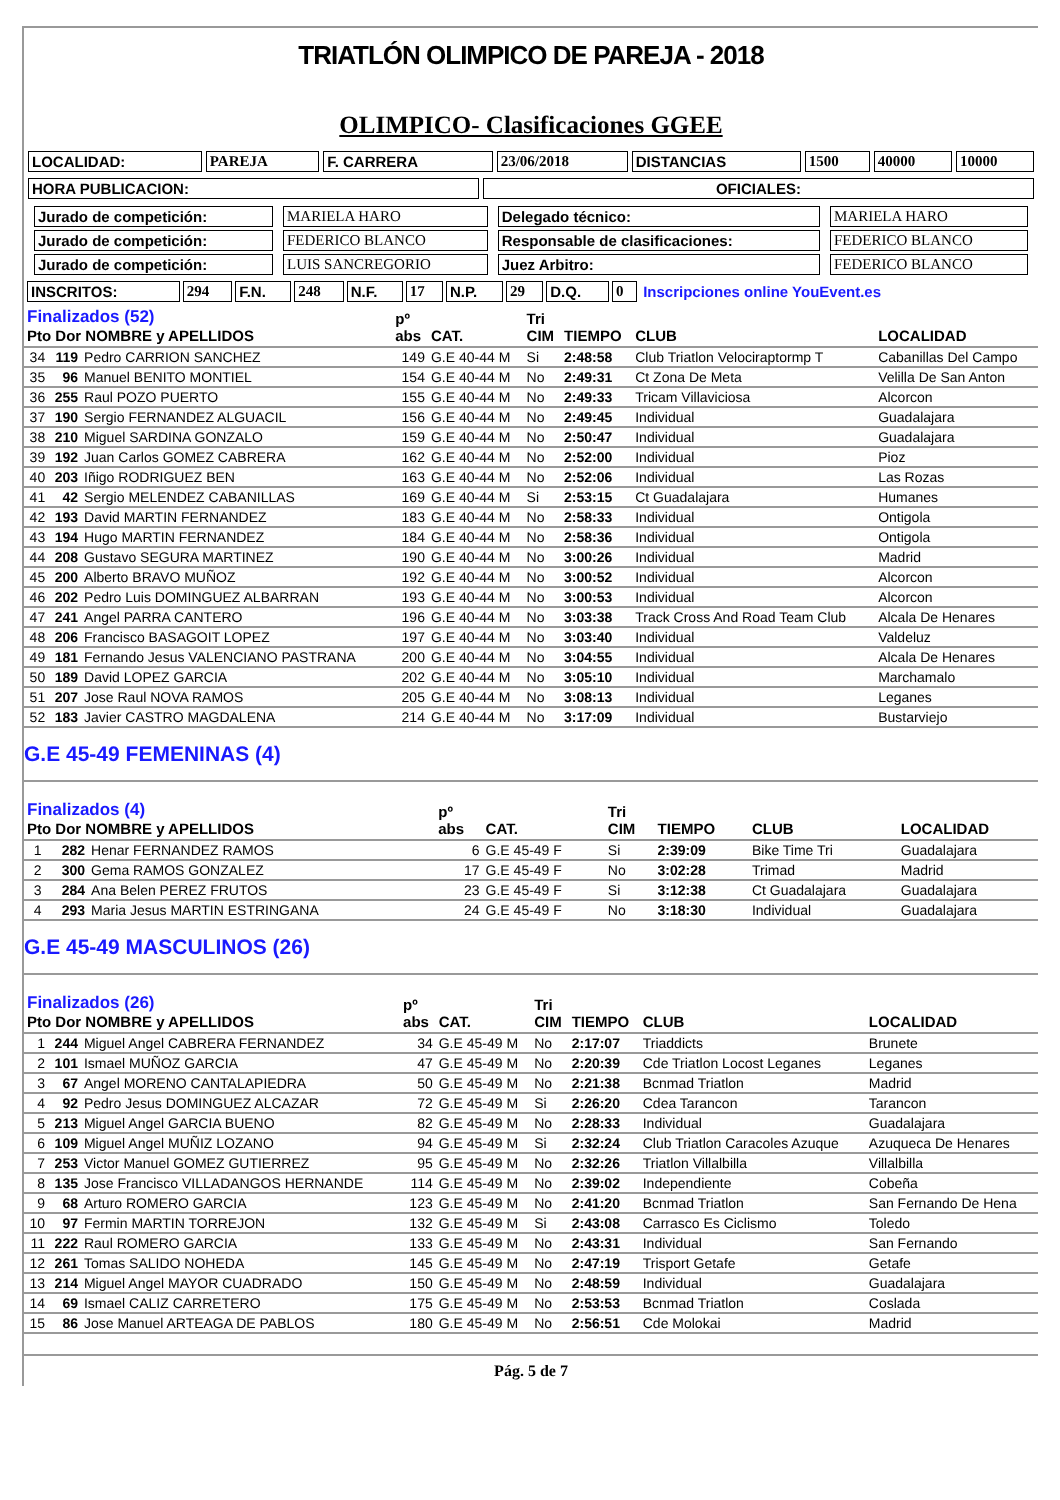TRIATLÓN OLIMPICO DE PAREJA - 2018
OLIMPICO- Clasificaciones GGEE
| LOCALIDAD: | PAREJA | F. CARRERA | 23/06/2018 | DISTANCIAS | 1500 | 40000 | 10000 |
| HORA PUBLICACION: | OFICIALES: |
| Jurado de competición: | MARIELA HARO | Delegado técnico: | MARIELA HARO |
| Jurado de competición: | FEDERICO BLANCO | Responsable de clasificaciones: | FEDERICO BLANCO |
| Jurado de competición: | LUIS SANCREGORIO | Juez Arbitro: | FEDERICO BLANCO |
| INSCRITOS: | 294 | F.N. | 248 | N.F. | 17 | N.P. | 29 | D.Q. | 0 | Inscripciones online YouEvent.es |
| Finalizados (52) Pto Dor NOMBRE y APELLIDOS | | | pº abs | CAT. | Tri CIM | TIEMPO | CLUB | LOCALIDAD |
| --- | --- | --- | --- | --- | --- | --- | --- | --- |
| 34 | 119 | Pedro CARRION SANCHEZ | 149 | G.E 40-44 M | Si | 2:48:58 | Club Triatlon Velociraptormp T | Cabanillas Del Campo |
| 35 | 96 | Manuel BENITO MONTIEL | 154 | G.E 40-44 M | No | 2:49:31 | Ct Zona De Meta | Velilla De San Anton |
| 36 | 255 | Raul POZO PUERTO | 155 | G.E 40-44 M | No | 2:49:33 | Tricam Villaviciosa | Alcorcon |
| 37 | 190 | Sergio FERNANDEZ ALGUACIL | 156 | G.E 40-44 M | No | 2:49:45 | Individual | Guadalajara |
| 38 | 210 | Miguel SARDINA GONZALO | 159 | G.E 40-44 M | No | 2:50:47 | Individual | Guadalajara |
| 39 | 192 | Juan Carlos GOMEZ CABRERA | 162 | G.E 40-44 M | No | 2:52:00 | Individual | Pioz |
| 40 | 203 | Iñigo RODRIGUEZ BEN | 163 | G.E 40-44 M | No | 2:52:06 | Individual | Las Rozas |
| 41 | 42 | Sergio MELENDEZ CABANILLAS | 169 | G.E 40-44 M | Si | 2:53:15 | Ct Guadalajara | Humanes |
| 42 | 193 | David MARTIN FERNANDEZ | 183 | G.E 40-44 M | No | 2:58:33 | Individual | Ontigola |
| 43 | 194 | Hugo MARTIN FERNANDEZ | 184 | G.E 40-44 M | No | 2:58:36 | Individual | Ontigola |
| 44 | 208 | Gustavo SEGURA MARTINEZ | 190 | G.E 40-44 M | No | 3:00:26 | Individual | Madrid |
| 45 | 200 | Alberto BRAVO MUÑOZ | 192 | G.E 40-44 M | No | 3:00:52 | Individual | Alcorcon |
| 46 | 202 | Pedro Luis DOMINGUEZ ALBARRAN | 193 | G.E 40-44 M | No | 3:00:53 | Individual | Alcorcon |
| 47 | 241 | Angel PARRA CANTERO | 196 | G.E 40-44 M | No | 3:03:38 | Track Cross And Road Team Club | Alcala De Henares |
| 48 | 206 | Francisco BASAGOIT LOPEZ | 197 | G.E 40-44 M | No | 3:03:40 | Individual | Valdeluz |
| 49 | 181 | Fernando Jesus VALENCIANO PASTRANA | 200 | G.E 40-44 M | No | 3:04:55 | Individual | Alcala De Henares |
| 50 | 189 | David LOPEZ GARCIA | 202 | G.E 40-44 M | No | 3:05:10 | Individual | Marchamalo |
| 51 | 207 | Jose Raul NOVA RAMOS | 205 | G.E 40-44 M | No | 3:08:13 | Individual | Leganes |
| 52 | 183 | Javier CASTRO MAGDALENA | 214 | G.E 40-44 M | No | 3:17:09 | Individual | Bustarviejo |
G.E 45-49 FEMENINAS (4)
| Finalizados (4) Pto Dor NOMBRE y APELLIDOS | | | pº abs | CAT. | Tri CIM | TIEMPO | CLUB | LOCALIDAD |
| --- | --- | --- | --- | --- | --- | --- | --- | --- |
| 1 | 282 | Henar FERNANDEZ RAMOS | 6 | G.E 45-49 F | Si | 2:39:09 | Bike Time Tri | Guadalajara |
| 2 | 300 | Gema RAMOS GONZALEZ | 17 | G.E 45-49 F | No | 3:02:28 | Trimad | Madrid |
| 3 | 284 | Ana Belen PEREZ FRUTOS | 23 | G.E 45-49 F | Si | 3:12:38 | Ct Guadalajara | Guadalajara |
| 4 | 293 | Maria Jesus MARTIN ESTRINGANA | 24 | G.E 45-49 F | No | 3:18:30 | Individual | Guadalajara |
G.E 45-49 MASCULINOS (26)
| Finalizados (26) Pto Dor NOMBRE y APELLIDOS | | | pº abs | CAT. | Tri CIM | TIEMPO | CLUB | LOCALIDAD |
| --- | --- | --- | --- | --- | --- | --- | --- | --- |
| 1 | 244 | Miguel Angel CABRERA FERNANDEZ | 34 | G.E 45-49 M | No | 2:17:07 | Triaddicts | Brunete |
| 2 | 101 | Ismael MUÑOZ GARCIA | 47 | G.E 45-49 M | No | 2:20:39 | Cde Triatlon Locost Leganes | Leganes |
| 3 | 67 | Angel MORENO CANTALAPIEDRA | 50 | G.E 45-49 M | No | 2:21:38 | Bcnmad Triatlon | Madrid |
| 4 | 92 | Pedro Jesus DOMINGUEZ ALCAZAR | 72 | G.E 45-49 M | Si | 2:26:20 | Cdea Tarancon | Tarancon |
| 5 | 213 | Miguel Angel GARCIA BUENO | 82 | G.E 45-49 M | No | 2:28:33 | Individual | Guadalajara |
| 6 | 109 | Miguel Angel MUÑIZ LOZANO | 94 | G.E 45-49 M | Si | 2:32:24 | Club Triatlon Caracoles Azuque | Azuqueca De Henares |
| 7 | 253 | Victor Manuel GOMEZ GUTIERREZ | 95 | G.E 45-49 M | No | 2:32:26 | Triatlon Villalbilla | Villalbilla |
| 8 | 135 | Jose Francisco VILLADANGOS HERNANDE | 114 | G.E 45-49 M | No | 2:39:02 | Independiente | Cobeña |
| 9 | 68 | Arturo ROMERO GARCIA | 123 | G.E 45-49 M | No | 2:41:20 | Bcnmad Triatlon | San Fernando De Hena |
| 10 | 97 | Fermin MARTIN TORREJON | 132 | G.E 45-49 M | Si | 2:43:08 | Carrasco Es Ciclismo | Toledo |
| 11 | 222 | Raul ROMERO GARCIA | 133 | G.E 45-49 M | No | 2:43:31 | Individual | San Fernando |
| 12 | 261 | Tomas SALIDO NOHEDA | 145 | G.E 45-49 M | No | 2:47:19 | Trisport Getafe | Getafe |
| 13 | 214 | Miguel Angel MAYOR CUADRADO | 150 | G.E 45-49 M | No | 2:48:59 | Individual | Guadalajara |
| 14 | 69 | Ismael CALIZ CARRETERO | 175 | G.E 45-49 M | No | 2:53:53 | Bcnmad Triatlon | Coslada |
| 15 | 86 | Jose Manuel ARTEAGA DE PABLOS | 180 | G.E 45-49 M | No | 2:56:51 | Cde Molokai | Madrid |
Pág. 5 de 7